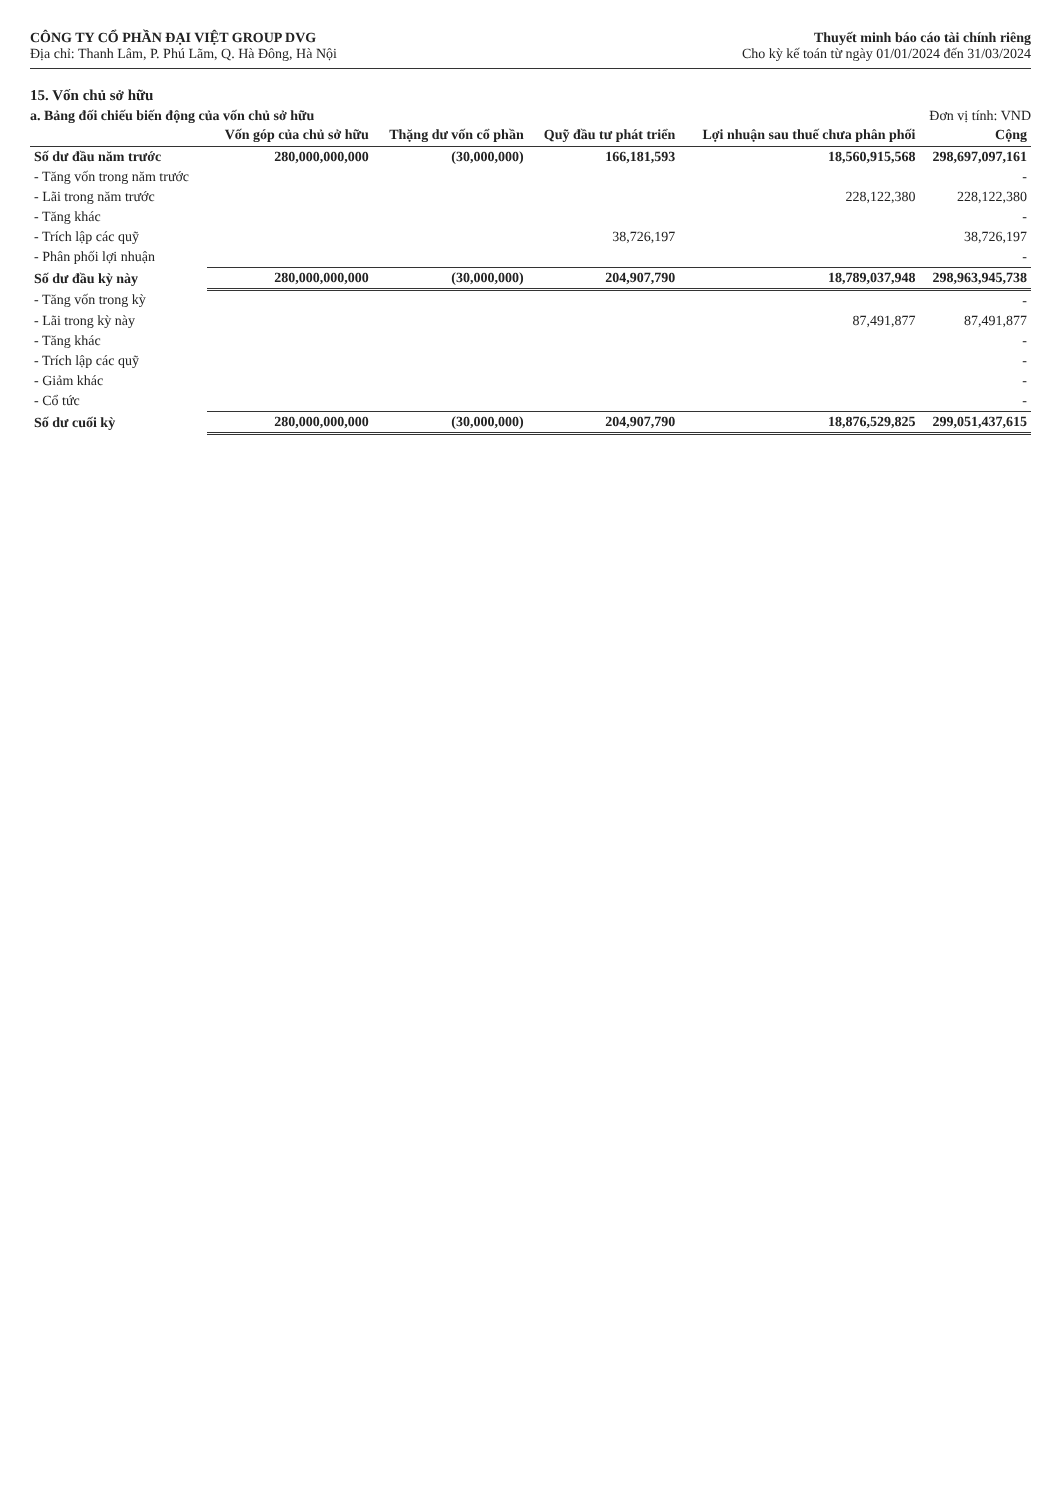CÔNG TY CỔ PHẦN ĐẠI VIỆT GROUP DVG
Địa chỉ: Thanh Lâm, P. Phú Lãm, Q. Hà Đông, Hà Nội
Thuyết minh báo cáo tài chính riêng
Cho kỳ kế toán từ ngày 01/01/2024 đến 31/03/2024
15. Vốn chủ sở hữu
a. Bảng đối chiếu biến động của vốn chủ sở hữu Đơn vị tính: VND
| | Vốn góp của chủ sở hữu | Thặng dư vốn cổ phần | Quỹ đầu tư phát triển | Lợi nhuận sau thuế chưa phân phối | Cộng |
| --- | --- | --- | --- | --- | --- |
| Số dư đầu năm trước | 280,000,000,000 | (30,000,000) | 166,181,593 | 18,560,915,568 | 298,697,097,161 |
| - Tăng vốn trong năm trước | | | | | - |
| - Lãi trong năm trước | | | | 228,122,380 | 228,122,380 |
| - Tăng khác | | | | | - |
| - Trích lập các quỹ | | | 38,726,197 | | 38,726,197 |
| - Phân phối lợi nhuận | | | | | - |
| Số dư đầu kỳ này | 280,000,000,000 | (30,000,000) | 204,907,790 | 18,789,037,948 | 298,963,945,738 |
| - Tăng vốn trong kỳ | | | | | - |
| - Lãi trong kỳ này | | | | 87,491,877 | 87,491,877 |
| - Tăng khác | | | | | - |
| - Trích lập các quỹ | | | | | - |
| - Giảm khác | | | | | - |
| - Cổ tức | | | | | - |
| Số dư cuối kỳ | 280,000,000,000 | (30,000,000) | 204,907,790 | 18,876,529,825 | 299,051,437,615 |